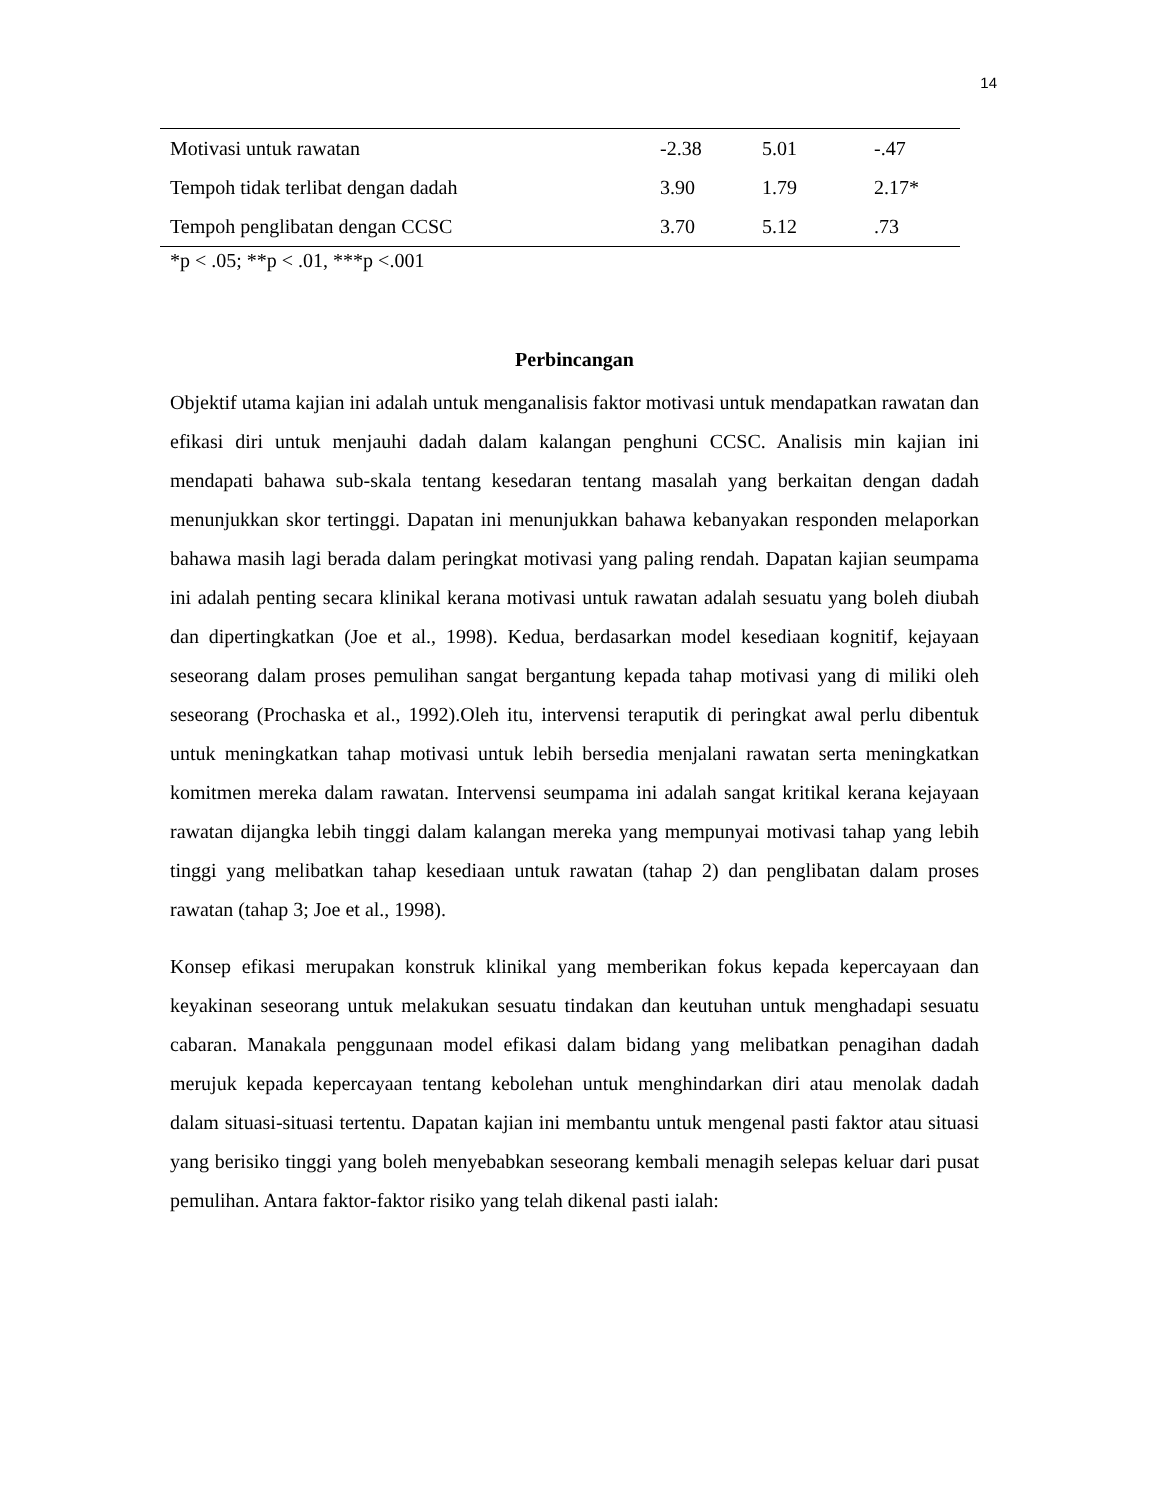14
| Motivasi untuk rawatan | -2.38 | 5.01 | -.47 |
| Tempoh tidak terlibat dengan dadah | 3.90 | 1.79 | 2.17* |
| Tempoh penglibatan dengan CCSC | 3.70 | 5.12 | .73 |
*p < .05; **p < .01, ***p <.001
Perbincangan
Objektif utama kajian ini adalah untuk menganalisis faktor motivasi untuk mendapatkan rawatan dan efikasi diri untuk menjauhi dadah dalam kalangan penghuni CCSC. Analisis min kajian ini mendapati bahawa sub-skala tentang kesedaran tentang masalah yang berkaitan dengan dadah menunjukkan skor tertinggi. Dapatan ini menunjukkan bahawa kebanyakan responden melaporkan bahawa masih lagi berada dalam peringkat motivasi yang paling rendah. Dapatan kajian seumpama ini adalah penting secara klinikal kerana motivasi untuk rawatan adalah sesuatu yang boleh diubah dan dipertingkatkan (Joe et al., 1998). Kedua, berdasarkan model kesediaan kognitif, kejayaan seseorang dalam proses pemulihan sangat bergantung kepada tahap motivasi yang di miliki oleh seseorang (Prochaska et al., 1992).Oleh itu, intervensi teraputik di peringkat awal perlu dibentuk untuk meningkatkan tahap motivasi untuk lebih bersedia menjalani rawatan serta meningkatkan komitmen mereka dalam rawatan. Intervensi seumpama ini adalah sangat kritikal kerana kejayaan rawatan dijangka lebih tinggi dalam kalangan mereka yang mempunyai motivasi tahap yang lebih tinggi yang melibatkan tahap kesediaan untuk rawatan (tahap 2) dan penglibatan dalam proses rawatan (tahap 3; Joe et al., 1998).
Konsep efikasi merupakan konstruk klinikal yang memberikan fokus kepada kepercayaan dan keyakinan seseorang untuk melakukan sesuatu tindakan dan keutuhan untuk menghadapi sesuatu cabaran. Manakala penggunaan model efikasi dalam bidang yang melibatkan penagihan dadah merujuk kepada kepercayaan tentang kebolehan untuk menghindarkan diri atau menolak dadah dalam situasi-situasi tertentu. Dapatan kajian ini membantu untuk mengenal pasti faktor atau situasi yang berisiko tinggi yang boleh menyebabkan seseorang kembali menagih selepas keluar dari pusat pemulihan. Antara faktor-faktor risiko yang telah dikenal pasti ialah: